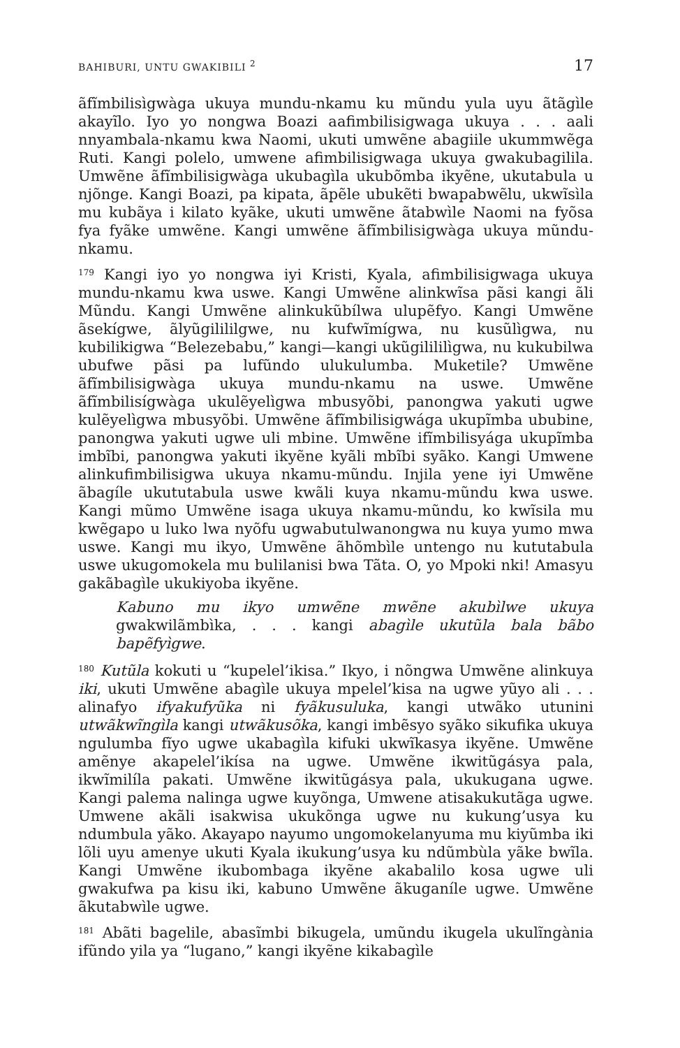BAHIBURI, UNTU GWAKIBILI <sup>2</sup> 17
ãfĩmbilisìgwàga ukuya mundu-nkamu ku mũndu yula uyu ãtãgìle akayĩlo. Iyo yo nongwa Boazi aafimbilisigwaga ukuya . . . aali nnyambala-nkamu kwa Naomi, ukuti umwẽne abagiile ukummwẽga Ruti. Kangi polelo, umwene afimbilisigwaga ukuya gwakubagilila. Umwẽne ãfĩmbilisigwàga ukubagìla ukubõmba ikyẽne, ukutabula u njõnge. Kangi Boazi, pa kipata, ãpẽle ubukẽti bwapabwẽlu, ukwĩsìla mu kubãya i kilato kyãke, ukuti umwẽne ãtabwìle Naomi na fyõsa fya fyãke umwẽne. Kangi umwẽne ãfĩmbilisigwàga ukuya mũndu-nkamu.
<sup>179</sup> Kangi iyo yo nongwa iyi Kristi, Kyala, afimbilisigwaga ukuya mundu-nkamu kwa uswe. Kangi Umwẽne alinkwĩsa pãsi kangi ãli Mũndu. Kangi Umwẽne alinkukũbílwa ulupẽfyo. Kangi Umwẽne ãsekígwe, ãlyũgilililgwe, nu kufwĩmígwa, nu kusũlìgwa, nu kubilikigwa “Belezebabu,” kangi—kangi ukũgilililìgwa, nu kukubilwa ubufwe pãsi pa lufũndo ulukulumba. Muketile? Umwẽne ãfĩmbilisigwàga ukuya mundu-nkamu na uswe. Umwẽne ãfĩmbilisígwàga ukulẽyelìgwa mbusyõbi, panongwa yakuti ugwe kulẽyelìgwa mbusyõbi. Umwẽne ãfĩmbilisigwága ukupĩmba ububine, panongwa yakuti ugwe uli mbine. Umwẽne ifĩmbilisyága ukupĩmba imbĩbi, panongwa yakuti ikyẽne kyãli mbĩbi syãko. Kangi Umwene alinkufimbilisigwa ukuya nkamu-mũndu. Injila yene iyi Umwẽne ãbagíle ukututabula uswe kwãli kuya nkamu-mũndu kwa uswe. Kangi mũmo Umwẽne isaga ukuya nkamu-mũndu, ko kwĩsila mu kwẽgapo u luko lwa nyõfu ugwabutulwanongwa nu kuya yumo mwa uswe. Kangi mu ikyo, Umwẽne ãhõmbìle untengo nu kututabula uswe ukugomokela mu bulilanisi bwa Tãta. O, yo Mpoki nki! Amasyu gakãbagìle ukukiyoba ikyẽne.
Kabuno mu ikyo umwẽne mwẽne akubìlwe ukuya gwakwilãmbìka, . . . kangi abagìle ukutũla bala bãbo bapẽfyìgwe.
<sup>180</sup> Kutũla kokuti u “kupelel’ikisa.” Ikyo, i nõngwa Umwẽne alinkuya iki, ukuti Umwẽne abagìle ukuya mpelel’kisa na ugwe yũyo ali . . . alinafyo ifyakufyũka ni fyãkusuluka, kangi utwãko utunini utwãkwĩngìla kangi utwãkusõka, kangi imbẽsyo syãko sikufika ukuya ngulumba fĩyo ugwe ukabagìla kifuki ukwĩkasya ikyẽne. Umwẽne amẽnye akapelel’ikísa na ugwe. Umwẽne ikwitũgásya pala, ikwĩmilíla pakati. Umwẽne ikwitũgásya pala, ukukugana ugwe. Kangi palema nalinga ugwe kuyõnga, Umwene atisakukutãga ugwe. Umwene akãli isakwisa ukukõnga ugwe nu kukung’usya ku ndumbula yãko. Akayapo nayumo ungomokelanyuma mu kiyũmba iki lõli uyu amenye ukuti Kyala ikukung’usya ku ndũmbùla yãke bwĩla. Kangi Umwẽne ikubombaga ikyẽne akabalilo kosa ugwe uli gwakufwa pa kisu iki, kabuno Umwẽne ãkuganíle ugwe. Umwẽne ãkutabwìle ugwe.
<sup>181</sup> Abãti bagelile, abasĩmbi bikugela, umũndu ikugela ukulĩngània ifũndo yila ya “lugano,” kangi ikyẽne kikabagìle